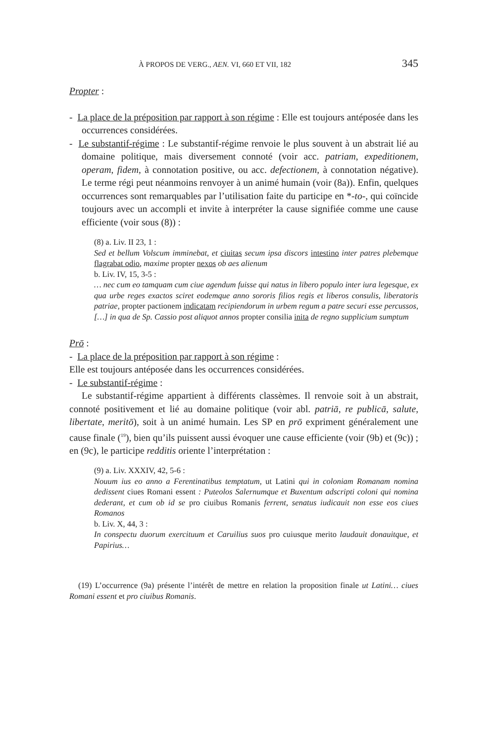À PROPOS DE VERG., AEN. VI, 660 ET VII, 182 345
Propter :
- La place de la préposition par rapport à son régime : Elle est toujours antéposée dans les occurrences considérées.
- Le substantif-régime : Le substantif-régime renvoie le plus souvent à un abstrait lié au domaine politique, mais diversement connoté (voir acc. patriam, expeditionem, operam, fidem, à connotation positive, ou acc. defectionem, à connotation négative). Le terme régi peut néanmoins renvoyer à un animé humain (voir (8a)). Enfin, quelques occurrences sont remarquables par l’utilisation faite du participe en *-to-, qui coïncide toujours avec un accompli et invite à interpréter la cause signifiée comme une cause efficiente (voir sous (8)) :
(8) a. Liv. II 23, 1 :
Sed et bellum Volscum imminebat, et ciuitas secum ipsa discors intestino inter patres plebemque flagrabat odio, maxime propter nexos ob aes alienum
b. Liv. IV, 15, 3-5 :
… nec cum eo tamquam cum ciue agendum fuisse qui natus in libero populo inter iura legesque, ex qua urbe reges exactos sciret eodemque anno sororis filios regis et liberos consulis, liberatoris patriae, propter pactionem indicatam recipiendorum in urbem regum a patre securi esse percussos, […] in qua de Sp. Cassio post aliquot annos propter consilia inita de regno supplicium sumptum
Prō :
- La place de la préposition par rapport à son régime :
Elle est toujours antéposée dans les occurrences considérées.
- Le substantif-régime :
Le substantif-régime appartient à différents classèmes. Il renvoie soit à un abstrait, connoté positivement et lié au domaine politique (voir abl. patriā, re publicā, salute, libertate, meritō), soit à un animé humain. Les SP en prō expriment généralement une cause finale (<sup>19</sup>), bien qu’ils puissent aussi évoquer une cause efficiente (voir (9b) et (9c)) ; en (9c), le participe redditis oriente l’interprétation :
(9) a. Liv. XXXIV, 42, 5-6 :
Nouum ius eo anno a Ferentinatibus temptatum, ut Latini qui in coloniam Romanam nomina dedissent ciues Romani essent : Puteolos Salernumque et Buxentum adscripti coloni qui nomina dederant, et cum ob id se pro ciuibus Romanis ferrent, senatus iudicauit non esse eos ciues Romanos
b. Liv. X, 44, 3 :
In conspectu duorum exercituum et Caruilius suos pro cuiusque merito laudauit donauitque, et Papirius…
(19) L’occurrence (9a) présente l’intérêt de mettre en relation la proposition finale ut Latini… ciues Romani essent et pro ciuibus Romanis.